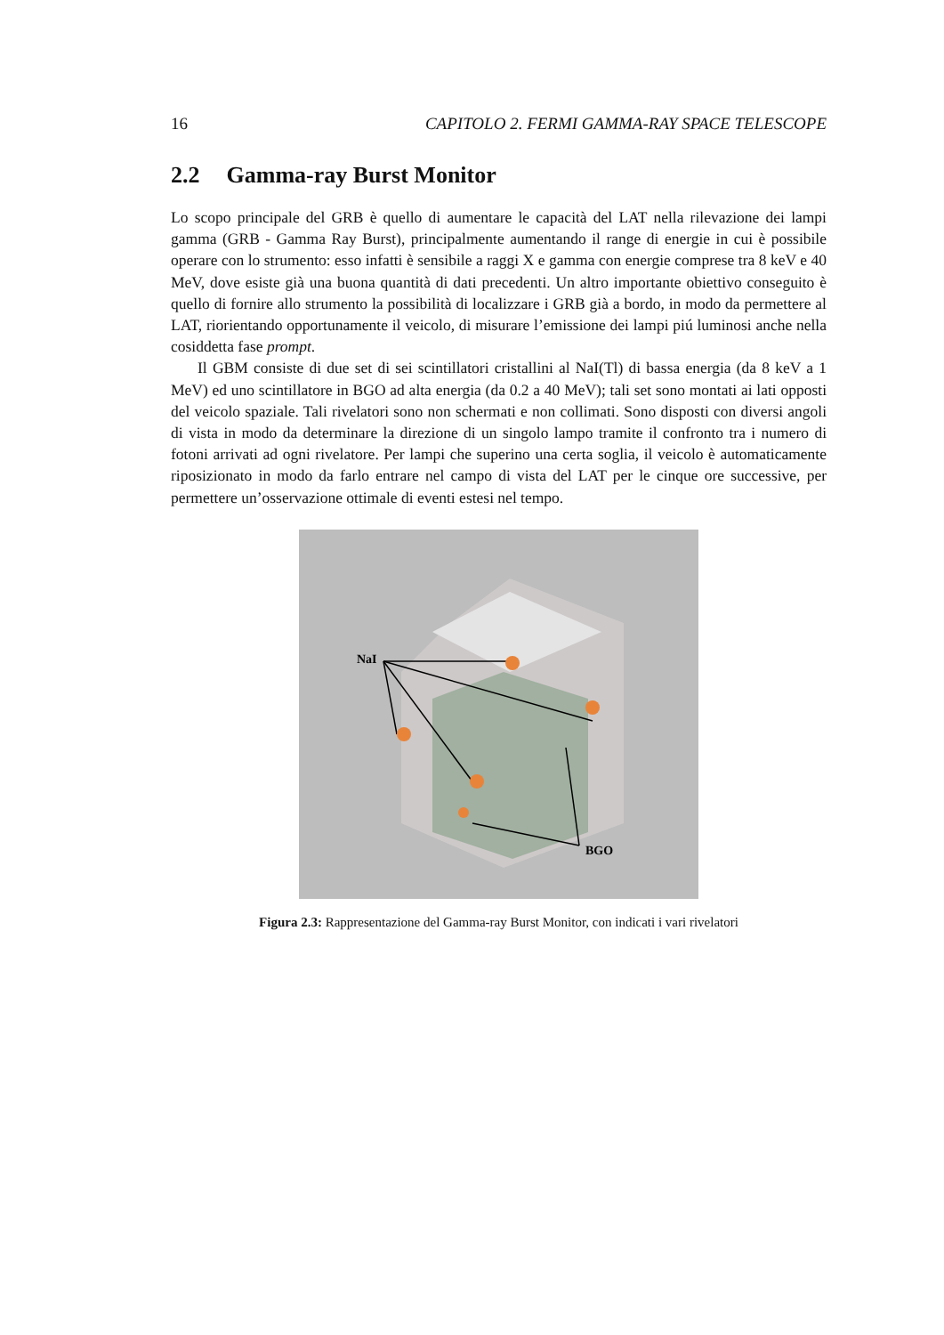16 CAPITOLO 2. FERMI GAMMA-RAY SPACE TELESCOPE
2.2 Gamma-ray Burst Monitor
Lo scopo principale del GRB è quello di aumentare le capacità del LAT nella rilevazione dei lampi gamma (GRB - Gamma Ray Burst), principalmente aumentando il range di energie in cui è possibile operare con lo strumento: esso infatti è sensibile a raggi X e gamma con energie comprese tra 8 keV e 40 MeV, dove esiste già una buona quantità di dati precedenti. Un altro importante obiettivo conseguito è quello di fornire allo strumento la possibilità di localizzare i GRB già a bordo, in modo da permettere al LAT, riorientando opportunamente il veicolo, di misurare l’emissione dei lampi piú luminosi anche nella cosiddetta fase prompt.
Il GBM consiste di due set di sei scintillatori cristallini al NaI(Tl) di bassa energia (da 8 keV a 1 MeV) ed uno scintillatore in BGO ad alta energia (da 0.2 a 40 MeV); tali set sono montati ai lati opposti del veicolo spaziale. Tali rivelatori sono non schermati e non collimati. Sono disposti con diversi angoli di vista in modo da determinare la direzione di un singolo lampo tramite il confronto tra i numero di fotoni arrivati ad ogni rivelatore. Per lampi che superino una certa soglia, il veicolo è automaticamente riposizionato in modo da farlo entrare nel campo di vista del LAT per le cinque ore successive, per permettere un’osservazione ottimale di eventi estesi nel tempo.
NaI
BGO
Figura 2.3: Rappresentazione del Gamma-ray Burst Monitor, con indicati i vari rivelatori